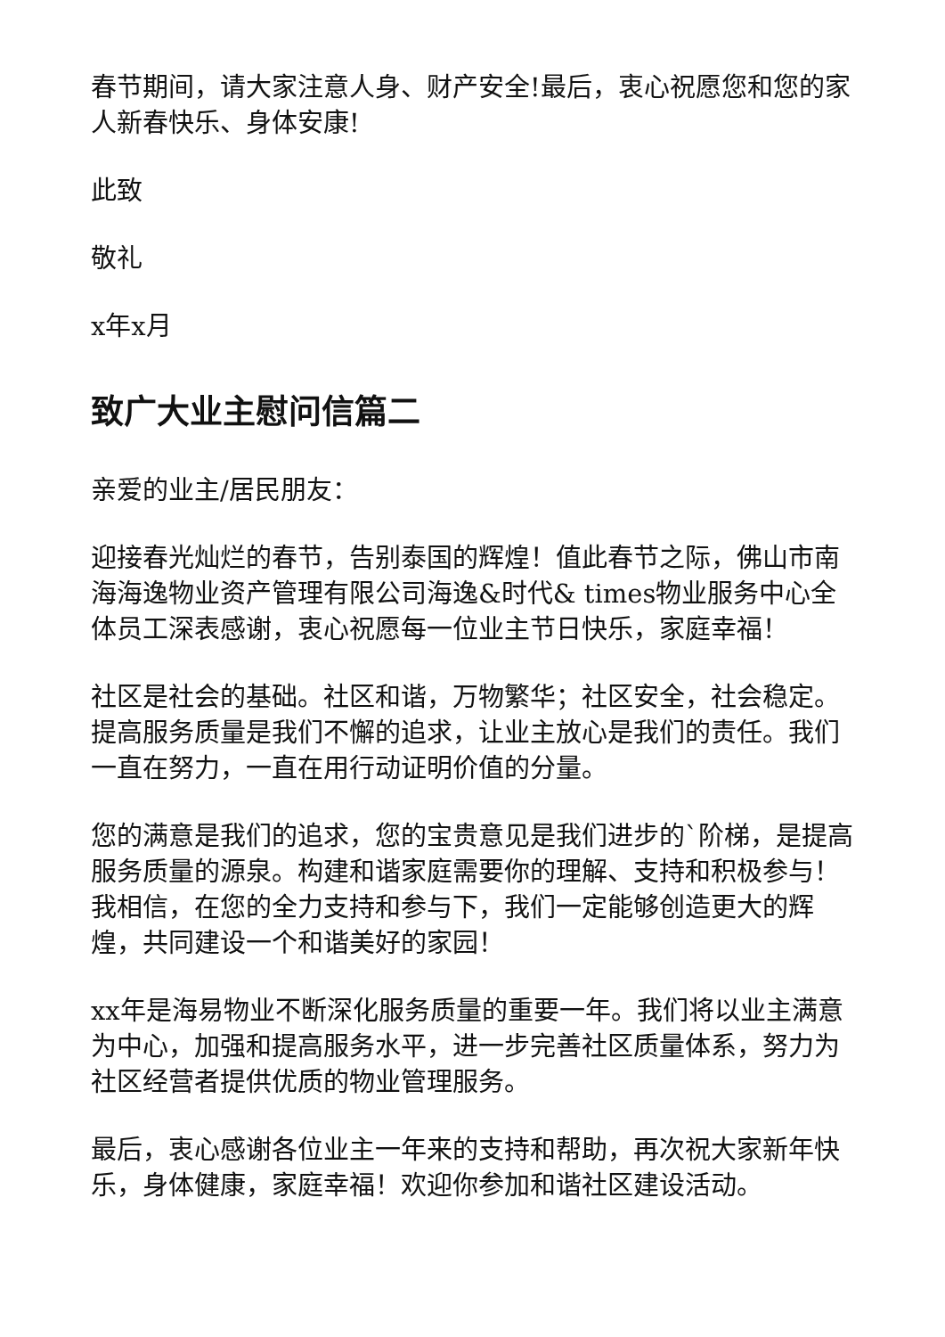春节期间，请大家注意人身、财产安全!最后，衷心祝愿您和您的家人新春快乐、身体安康!
此致
敬礼
x年x月
致广大业主慰问信篇二
亲爱的业主/居民朋友：
迎接春光灿烂的春节，告别泰国的辉煌！值此春节之际，佛山市南海海逸物业资产管理有限公司海逸&时代& times物业服务中心全体员工深表感谢，衷心祝愿每一位业主节日快乐，家庭幸福！
社区是社会的基础。社区和谐，万物繁华；社区安全，社会稳定。提高服务质量是我们不懈的追求，让业主放心是我们的责任。我们一直在努力，一直在用行动证明价值的分量。
您的满意是我们的追求，您的宝贵意见是我们进步的`阶梯，是提高服务质量的源泉。构建和谐家庭需要你的理解、支持和积极参与！我相信，在您的全力支持和参与下，我们一定能够创造更大的辉煌，共同建设一个和谐美好的家园！
xx年是海易物业不断深化服务质量的重要一年。我们将以业主满意为中心，加强和提高服务水平，进一步完善社区质量体系，努力为社区经营者提供优质的物业管理服务。
最后，衷心感谢各位业主一年来的支持和帮助，再次祝大家新年快乐，身体健康，家庭幸福！欢迎你参加和谐社区建设活动。